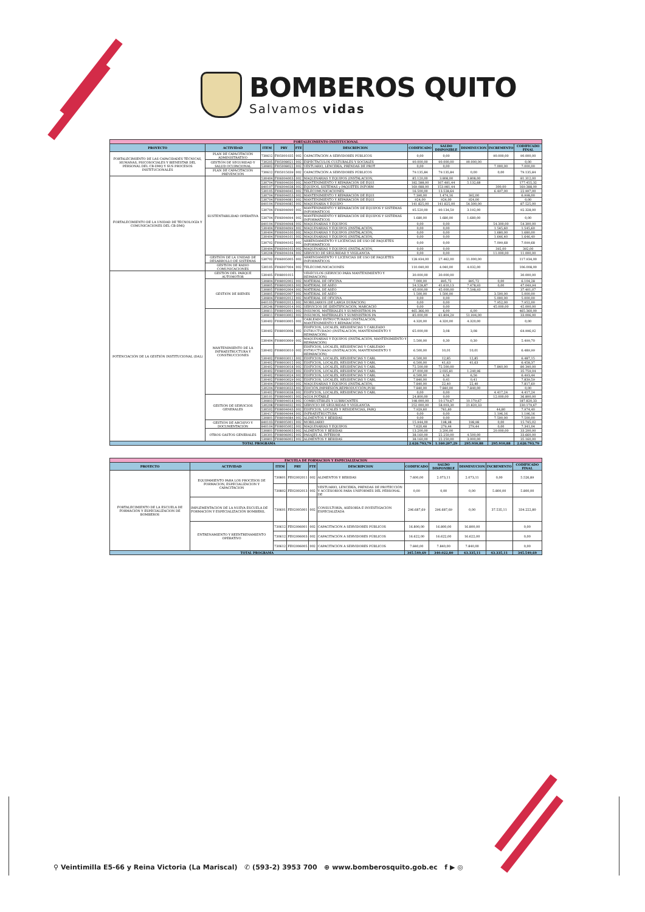BOMBEROS QUITO
Salvamos vidas
| FORTALECIMIENTO INSTITUCIONAL | | | | | | | | | | |
| PROYECTO | ACTIVIDAD | ITEM | PRY | FTE | DESCRIPCION | CODIFICADO | SALDO DISPONIBLE | DISMINUCION | INCREMENTO | CODIFICADO FINAL |
| FORTALECIMIENTO DE LAS CAPACIDADES TÉCNICAS, HUMANAS, PSICOSOCIALES Y BIENESTAR DEL PERSONAL DEL CB-DMQ Y SUS PROCESOS INSTITUCIONALES | PLAN DE CAPACITACIÓN ADMINISTRATIVO | 730612 | FI05001035 | 002 | CAPACITACIÓN A SERVIDORES PÚBLICOS | 0,00 | 0,00 | | 90.000,00 | 90.000,00 |
| | GESTIÓN DE SEGURIDAD Y SALUD OCUPACIONAL | 730205 | FI05008021 | 002 | ESPECTACULOS CULTURALES Y SOCIALES | 90.000,00 | 90.000,00 | 90.000,00 | | 0,00 |
| | | 530802 | FI05008022 | 002 | VESTUARIO, LENCERÍA, PRENDAS DE PROT | 0,00 | 0,00 | | 7.000,00 | 7.000,00 |
| | PLAN DE CAPACITACIÓN PREVENCIÓN | 730612 | FI05015039 | 002 | CAPACITACIÓN A SERVIDORES PÚBLICOS | 79.135,84 | 79.135,84 | 0,00 | 0,00 | 79.135,84 |
| FORTALECIMIENTO DE LA UNIDAD DE TECNOLOGÍA Y COMUNICACIONES DEL CB-DMQ | SUSTENTABILIDAD OPERATIVA | 530404 | FI06004003 | 002 | MAQUINARIAS Y EQUIPOS (INSTALACION, | 85.120,00 | 3.808,00 | 3.808,00 | | 81.312,00 |
| | | 530704 | FI06004030 | 002 | MANTENIMIENTO Y REPARACIÓN DE EQUI | 182.588,00 | 167.481,44 | 5.132,68 | | 177.455,32 |
| | | 840107 | FI06004038 | 002 | EQUIPOS, SISTEMAS y PAQUETES INFORM | 169.088,00 | 153.981,44 | | 300,00 | 169.388,00 |
| | | 530105 | FI06004045 | 002 | TELECOMUNICACIONES | 16.500,00 | 13.528,64 | | 6.497,00 | 22.997,00 |
| | | 530704 | FI06004053 | 002 | MANTENIMIENTO Y REPARACIÓN DE EQUI | 7.390,00 | 1.474,16 | 392,00 | | 6.998,00 |
| | | 530704 | FI06004081 | 002 | MANTENIMIENTO Y REPARACIÓN DE EQUI | 924,00 | 924,00 | 924,00 | | 0,00 |
| | | 840104 | FI06004085 | 002 | MAQUINARIA Y EQUIPO | 141.825,00 | 141.825,00 | 54.300,00 | | 87.525,00 |
| | | 530704 | FI06004090 | 002 | MANTENIMIENTO Y REPARACIÓN DE EQUIPOS Y SISTEMAS INFORMÁTICOS | 95.520,00 | 90.134,59 | 3.192,00 | | 92.328,00 |
| | | 530704 | FI06004094 | 002 | MANTENIMIENTO Y REPARACIÓN DE EQUIPOS Y SISTEMAS INFORMÁTICOS | 1.680,00 | 1.680,00 | 1.680,00 | | 0,00 |
| | | 840104 | FI06004098 | 002 | MAQUINARIAS Y EQUIPOS | 0,00 | 0,00 | | 54.300,00 | 54.300,00 |
| | | 530404 | FI06004099 | 002 | MAQUINARIAS Y EQUIPOS (INSTALACIÓN, | 0,00 | 0,00 | | 1.545,60 | 1.545,60 |
| | | 530404 | FI06004100 | 002 | MAQUINARIAS Y EQUIPOS (INSTALACIÓN, | 0,00 | 0,00 | | 1.680,00 | 1.680,00 |
| | | 530404 | FI06004101 | 002 | MAQUINARIAS Y EQUIPOS (INSTALACIÓN, | 0,00 | 0,00 | | 1.646,40 | 1.646,40 |
| | | 530702 | FI06004102 | 002 | ARRENDAMIENTO Y LICENCIAS DE USO DE PAQUETES INFORMÁTICOS | 0,00 | 0,00 | | 7.099,68 | 7.099,68 |
| | | 530404 | FI06004103 | 002 | MAQUINARIAS Y EQUIPOS (INSTALACIÓN, | 0,00 | 0,00 | | 392,00 | 392,00 |
| | | 530208 | FI06004104 | 002 | SERVICIO DE SEGURIDAD Y VIGILANCIA | 0,00 | 0,00 | | 11.000,00 | 11.000,00 |
| | GESTIÓN DE LA UNIDAD DE DESARROLLO DE SISTEMAS | 530702 | FI06005005 | 002 | ARRENDAMIENTO Y LICENCIAS DE USO DE PAQUETES INFORMÁTICOS | 128.934,00 | 27.462,00 | 11.000,00 | | 117.934,00 |
| | GESTIÓN DE RADIO COMUNICACIONES | 530105 | FI06007004 | 002 | TELECOMUNICACIONES | 110.040,00 | 4.040,00 | 4.032,00 | | 106.008,00 |
| POTENCIACIÓN DE LA GESTIÓN INSTITUCIONAL (DAL) | GESTIÓN DEL PARQUE AUTOMOTOR | 530405 | FI08001015 | | VEHÍCULOS (SERVICIO PARA MANTENIMIENTO Y REPARACIÓN) | 30.000,00 | 30.000,00 | | | 30.000,00 |
| | GESTIÓN DE BIENES | 530804 | FI08002002 | 002 | MATERIAL DE OFICINA | 7.000,00 | 895,72 | 895,72 | 0,00 | 6.104,28 |
| | | 530805 | FI08002003 | 002 | MATERIAL DE ASEO | 54.528,87 | 41.610,13 | 7.478,93 | 0,00 | 47.049,94 |
| | | 530805 | FI08002004 | 002 | MATERIAL DE ASEO | 45.000,00 | 45.000,00 | 7.598,93 | | 37.401,07 |
| | | 530805 | FI08002007 | 002 | MATERIAL DE ASEO | 1.500,00 | 1.500,00 | | 3.500,00 | 5.000,00 |
| | | 530804 | FI08002012 | 002 | MATERIAL DE OFICINA | 0,00 | 0,00 | | 5.000,00 | 5.000,00 |
| | | 840103 | FI08002013 | 002 | MOBILIARIOS (DE LARGA DURACION) | 0,00 | 0,00 | | 7.952,00 | 7.952,00 |
| | | 530246 | FI08002014 | 002 | SERVICIOS DE IDENTIFICACIÓN, MARCACIÓ | 0,00 | 0,00 | | 45.000,00 | 45.000,00 |
| | MANTENIMIENTO DE LA INFRAESTRUCTURA Y CONSTRUCCIONES | 530811 | FI08003001 | 002 | INSUMOS, MATERIALES Y SUMINISTROS PA | 465.366,00 | 6,00 | 6,00 | | 465.360,00 |
| | | 530811 | FI08003002 | 002 | INSUMOS, MATERIALES Y SUMINISTROS PA | 85.000,00 | 61.804,29 | 51.994,00 | | 33.006,00 |
| | | 530402 | FI08003005 | 002 | CABLEADO ESTRUCTURADO (INSTALACIÓN, MANTENIMIENTO Y REPARACIÓN) | 4.320,00 | 4.320,00 | 4.320,00 | | 0,00 |
| | | 530402 | FI08003006 | 002 | EDIFICIOS, LOCALES, RESIDENCIAS Y CABLEADO ESTRUCTURADO (INSTALACIÓN, MANTENIMIENTO Y REPARACIÓN) | 65.000,00 | 3,08 | 3,08 | | 64.996,92 |
| | | 530404 | FI08003009 | 002 | MAQUINARIAS Y EQUIPOS (INSTALACIÓN, MANTENIMIENTO Y REPARACIÓN) | 5.500,00 | 0,30 | 0,30 | | 5.499,70 |
| | | 530402 | FI08003010 | 002 | EDIFICIOS, LOCALES, RESIDENCIAS Y CABLEADO ESTRUCTURADO (INSTALACIÓN, MANTENIMIENTO Y REPARACIÓN) | 6.500,00 | 10,01 | 10,01 | | 6.489,99 |
| | | 530402 | FI08003011 | 002 | EDIFICIOS, LOCALES, RESIDENCIAS Y CABL | 6.500,00 | 12,85 | 12,85 | | 6.487,15 |
| | | 530402 | FI08003015 | 002 | EDIFICIOS, LOCALES, RESIDENCIAS Y CABL | 6.500,00 | 41,63 | 41,63 | | 6.458,37 |
| | | 530402 | FI08003018 | 002 | EDIFICIOS, LOCALES, RESIDENCIAS Y CABL | 72.500,00 | 72.500,00 | | 7.840,00 | 80.340,00 |
| | | 530402 | FI08003020 | 002 | EDIFICIOS, LOCALES, RESIDENCIAS Y CABL | 37.000,00 | 2.035,81 | 1.240,96 | | 35.759,04 |
| | | 530402 | FI08003024 | 002 | EDIFICIOS, LOCALES, RESIDENCIAS Y CABL | 6.500,00 | 6,56 | 6,56 | | 6.493,44 |
| | | 530402 | FI08003029 | 002 | EDIFICIOS, LOCALES, RESIDENCIAS Y CABL | 7.840,00 | 0,41 | 0,41 | | 7.839,59 |
| | | 530404 | FI08003030 | 002 | MAQUINARIAS Y EQUIPOS (INSTALACIÓN, | 7.840,00 | 22,40 | 22,40 | | 7.817,60 |
| | | 530204 | FI08003033 | 002 | EDICIÓN,IMPRESIÓN,REPRODUCCIÓN,PUBI | 7.840,00 | 7.840,00 | 7.840,00 | | 0,00 |
| | | 530402 | FI08003038 | 002 | EDIFICIOS, LOCALES, RESIDENCIAS Y CABL | 0,00 | 0,00 | | 4.417,24 | 4.417,24 |
| | GESTIÓN DE SERVICIOS GENERALES | 530101 | FI08004001 | 002 | AGUA POTABLE | 24.800,00 | 0,00 | | 12.000,00 | 36.800,00 |
| | | 530803 | FI08004018 | 002 | COMBUSTIBLES Y LUBRICANTES | 198.000,00 | 10.179,67 | 10.179,67 | | 187.820,33 |
| | | 530208 | FI08004032 | 002 | SERVICIO DE SEGURIDAD Y VIGILANCIA | 252.000,00 | 58.003,30 | 21.820,33 | | 230.179,67 |
| | | 530502 | FI08004043 | 002 | EDIFICIOS, LOCALES Y RESIDENCIAS, PARQ | 7.929,60 | 761,60 | | 44,80 | 7.974,40 |
| | | 530417 | FI08004044 | 002 | INFRAESTRUCTURA | 0,00 | 0,00 | | 1.196,16 | 1.196,16 |
| | | 530801 | FI08004084 | 002 | ALIMENTOS Y BEBIDAS | 0,00 | 0,00 | | 7.500,00 | 7.500,00 |
| | GESTIÓN DE ARCHIVO Y DOCUMENTACIÓN | 840103 | FI08005001 | 002 | MOBILIARIO | 15.944,00 | 198,98 | 198,98 | 0,00 | 15.745,02 |
| | | 840104 | FI08005002 | 002 | MAQUINARIAS Y EQUIPOS | 7.620,48 | 279,44 | 279,44 | 0,00 | 7.341,04 |
| | OTROS GASTOS GENERALES | 530801 | FI08006003 | 002 | ALIMENTOS Y BEBIDAS | 13.200,00 | 3.200,00 | | 20.000,00 | 33.200,00 |
| | | 530301 | FI08006002 | 002 | PASAJES AL INTERIOR | 38.160,00 | 22.250,00 | 4.500,00 | | 33.660,00 |
| | | 530801 | FI08006002 | 002 | ALIMENTOS Y BEBIDAS | 38.160,00 | 22.250,00 | 3.000,00 | | 35.160,00 |
| TOTAL PROGRAMA | | | | | | 2.626.793,79 | 1.160.207,29 | 295.910,88 | 295.910,88 | 2.626.793,79 |
| ESCUELA DE FORMACION Y ESPECIALIZACION | | | | | | | | | | |
| PROYECTO | ACTIVIDAD | ITEM | PRY | FTE | DESCRIPCION | CODIFICADO | SALDO DISPONIBLE | DISMINUCION | INCREMENTO | CODIFICADO FINAL |
| FORTALECIMIENTO DE LA ESCUELA DE FORMACIÓN Y ESPECIALIZACION DE BOMBEROS | EQUIPAMIENTO PARA LOS PROCESOS DE FORMACION, ESPECIALIZACION Y CAPACITACION | 730801 | FE02002011 | 002 | ALIMENTOS Y BEBIDAS | 7.600,00 | 2.073,11 | 2.073,11 | 0,00 | 5.526,89 |
| | | 730802 | FE02002013 | 002 | VESTUARIO, LENCERÍA, PRENDAS DE PROTECCIÓN Y ACCESORIOS PARA UNIFORMES DEL PERSONAL DE | 0,00 | 0,00 | 0,00 | 5.800,00 | 5.800,00 |
| | IMPLEMENTACIÓN DE LA NUEVA ESCUELA DE FORMACIÓN Y ESPECIALIZACIÓN BOMBERIL | 730601 | FE02005001 | 002 | CONSULTORÍA, ASESORÍA E INVESTIGACIÓN ESPECIALIZADA | 296.687,69 | 296.687,69 | 0,00 | 37.535,11 | 334.222,80 |
| | ENTRENAMIENTO Y REENTRENAMIENTO OPERATIVO | 730612 | FE02006001 | 002 | CAPACITACIÓN A SERVIDORES PÚBLICOS | 16.800,00 | 16.800,00 | 16.800,00 | | 0,00 |
| | | 730612 | FE02006003 | 002 | CAPACITACIÓN A SERVIDORES PÚBLICOS | 16.622,00 | 16.622,00 | 16.622,00 | | 0,00 |
| | | 730612 | FE02006005 | 002 | CAPACITACIÓN A SERVIDORES PÚBLICOS | 7.840,00 | 7.840,00 | 7.840,00 | | 0,00 |
| TOTAL PROGRAMA | | | | | | 345.549,69 | 340.022,80 | 43.335,11 | 43.335,11 | 345.549,69 |
⚲ Veintimilla E5-66 y Reina Victoria (La Mariscal) ✆ (593-2) 3953 700 ⊕ www.bomberosquito.gob.ec f ▶ ◎